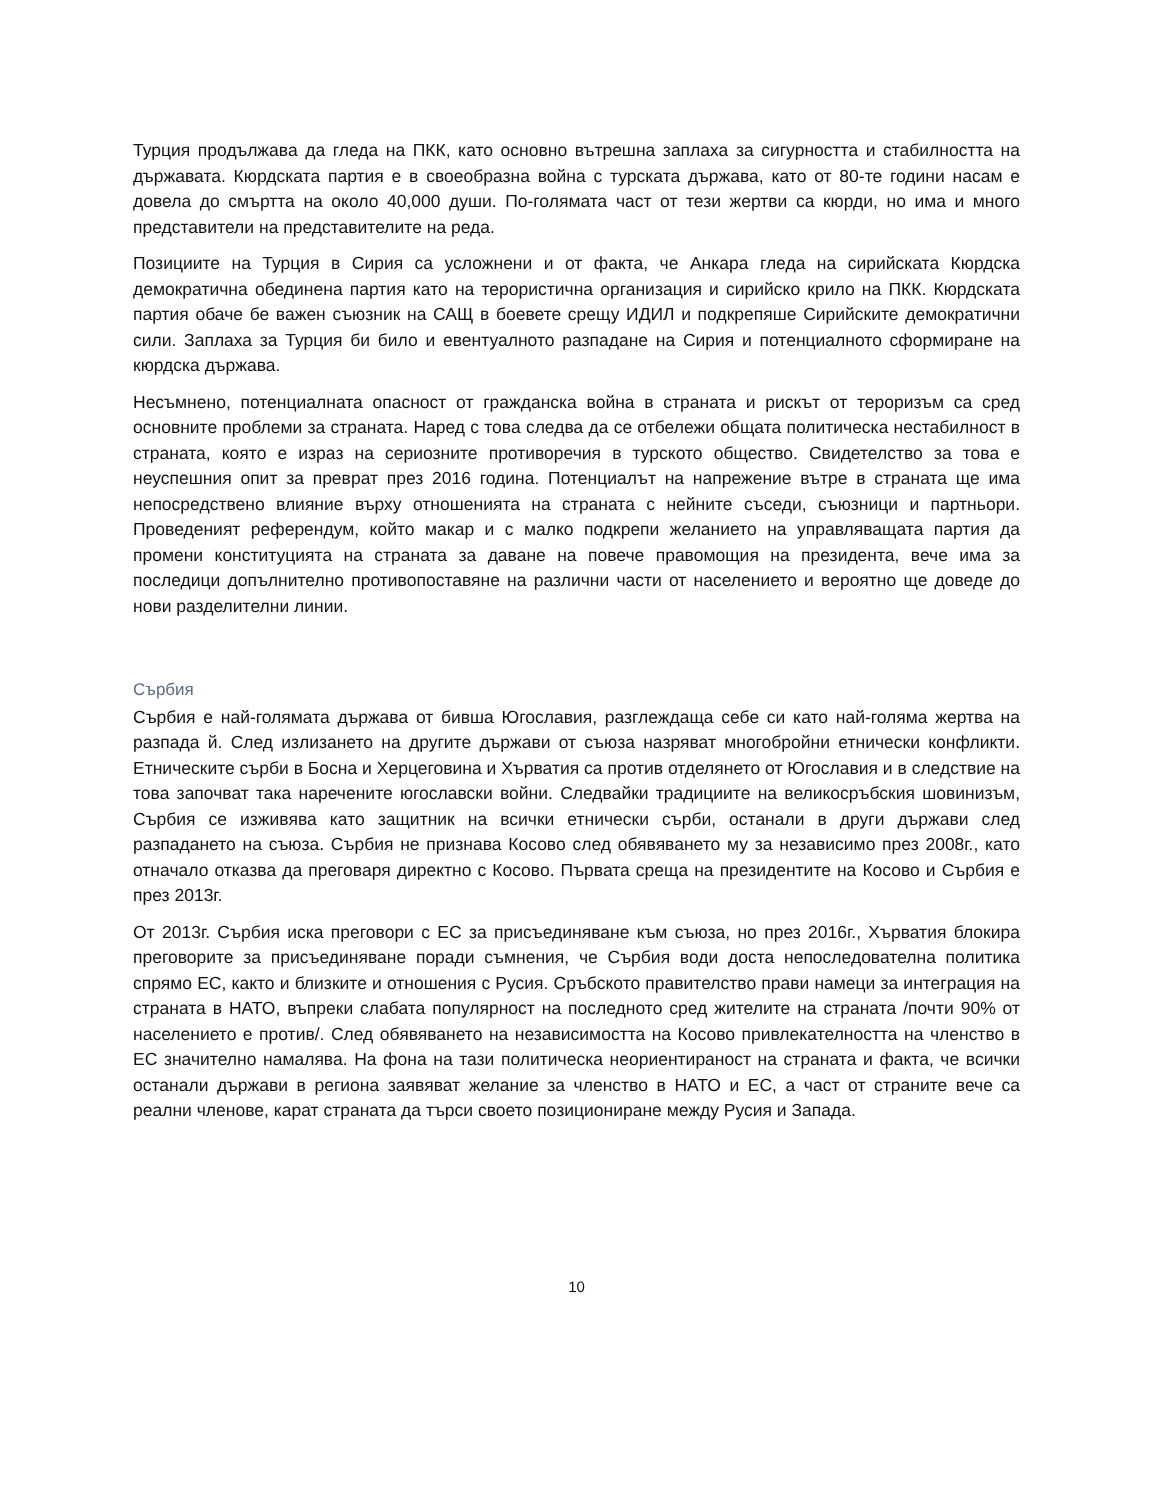Турция продължава да гледа на ПКК, като основно вътрешна заплаха за сигурността и стабилността на държавата. Кюрдската партия е в своеобразна война с турската държава, като от 80-те години насам е довела до смъртта на около 40,000 души. По-голямата част от тези жертви са кюрди, но има и много представители на представителите на реда.
Позициите на Турция в Сирия са усложнени и от факта, че Анкара гледа на сирийската Кюрдска демократична обединена партия като на терористична организация и сирийско крило на ПКК. Кюрдската партия обаче бе важен съюзник на САЩ в боевете срещу ИДИЛ и подкрепяше Сирийските демократични сили. Заплаха за Турция би било и евентуалното разпадане на Сирия и потенциалното сформиране на кюрдска държава.
Несъмнено, потенциалната опасност от гражданска война в страната и рискът от тероризъм са сред основните проблеми за страната. Наред с това следва да се отбележи общата политическа нестабилност в страната, която е израз на сериозните противоречия в турското общество. Свидетелство за това е неуспешния опит за преврат през 2016 година. Потенциалът на напрежение вътре в страната ще има непосредствено влияние върху отношенията на страната с нейните съседи, съюзници и партньори. Проведеният референдум, който макар и с малко подкрепи желанието на управляващата партия да промени конституцията на страната за даване на повече правомощия на президента, вече има за последици допълнително противопоставяне на различни части от населението и вероятно ще доведе до нови разделителни линии.
Сърбия
Сърбия е най-голямата държава от бивша Югославия, разглеждаща себе си като най-голяма жертва на разпада й. След излизането на другите държави от съюза назряват многобройни етнически конфликти. Етническите сърби в Босна и Херцеговина и Хърватия са против отделянето от Югославия и в следствие на това започват така наречените югославски войни. Следвайки традициите на великосръбския шовинизъм, Сърбия се изживява като защитник на всички етнически сърби, останали в други държави след разпадането на съюза. Сърбия не признава Косово след обявяването му за независимо през 2008г., като отначало отказва да преговаря директно с Косово. Първата среща на президентите на Косово и Сърбия е през 2013г.
От 2013г. Сърбия иска преговори с ЕС за присъединяване към съюза, но през 2016г., Хърватия блокира преговорите за присъединяване поради съмнения, че Сърбия води доста непоследователна политика спрямо ЕС, както и близките и отношения с Русия. Сръбското правителство прави намеци за интеграция на страната в НАТО, въпреки слабата популярност на последното сред жителите на страната /почти 90% от населението е против/. След обявяването на независимостта на Косово привлекателността на членство в ЕС значително намалява. На фона на тази политическа неориентираност на страната и факта, че всички останали държави в региона заявяват желание за членство в НАТО и ЕС, а част от страните вече са реални членове, карат страната да търси своето позициониране между Русия и Запада.
10